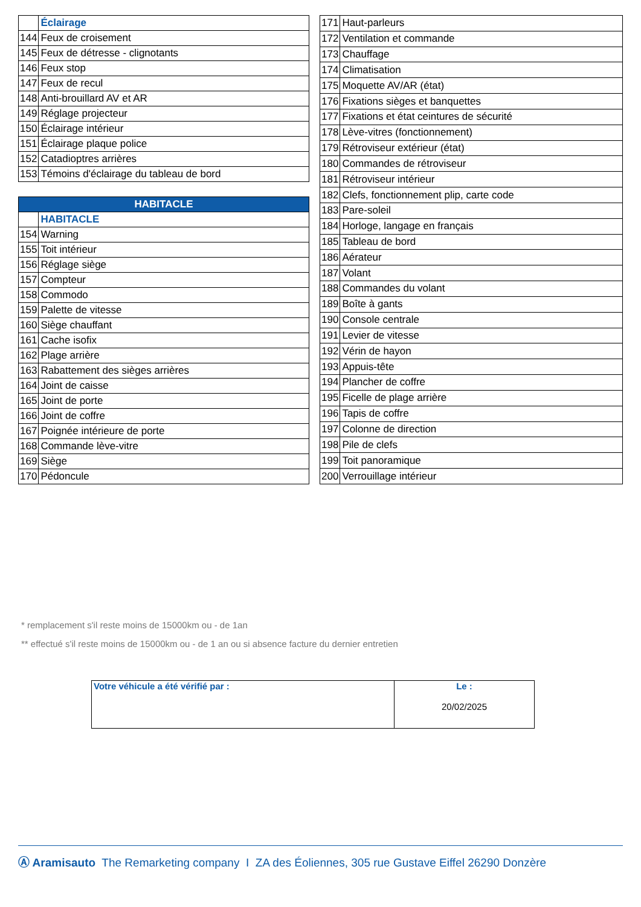| | Éclairage |
| 144 | Feux de croisement |
| 145 | Feux de détresse - clignotants |
| 146 | Feux stop |
| 147 | Feux de recul |
| 148 | Anti-brouillard AV et AR |
| 149 | Réglage projecteur |
| 150 | Éclairage intérieur |
| 151 | Éclairage plaque police |
| 152 | Catadioptres arrières |
| 153 | Témoins d'éclairage du tableau de bord |
| HABITACLE | |
| --- | --- |
| | HABITACLE |
| 154 | Warning |
| 155 | Toit intérieur |
| 156 | Réglage siège |
| 157 | Compteur |
| 158 | Commodo |
| 159 | Palette de vitesse |
| 160 | Siège chauffant |
| 161 | Cache isofix |
| 162 | Plage arrière |
| 163 | Rabattement des sièges arrières |
| 164 | Joint de caisse |
| 165 | Joint de porte |
| 166 | Joint de coffre |
| 167 | Poignée intérieure de porte |
| 168 | Commande lève-vitre |
| 169 | Siège |
| 170 | Pédoncule |
| 171 | Haut-parleurs |
| 172 | Ventilation et commande |
| 173 | Chauffage |
| 174 | Climatisation |
| 175 | Moquette AV/AR (état) |
| 176 | Fixations sièges et banquettes |
| 177 | Fixations et état ceintures de sécurité |
| 178 | Lève-vitres (fonctionnement) |
| 179 | Rétroviseur extérieur (état) |
| 180 | Commandes de rétroviseur |
| 181 | Rétroviseur intérieur |
| 182 | Clefs, fonctionnement plip, carte code |
| 183 | Pare-soleil |
| 184 | Horloge, langage en français |
| 185 | Tableau de bord |
| 186 | Aérateur |
| 187 | Volant |
| 188 | Commandes du volant |
| 189 | Boîte à gants |
| 190 | Console centrale |
| 191 | Levier de vitesse |
| 192 | Vérin de hayon |
| 193 | Appuis-tête |
| 194 | Plancher de coffre |
| 195 | Ficelle de plage arrière |
| 196 | Tapis de coffre |
| 197 | Colonne de direction |
| 198 | Pile de clefs |
| 199 | Toit panoramique |
| 200 | Verrouillage intérieur |
* remplacement s'il reste moins de 15000km ou - de 1an
** effectué s'il reste moins de 15000km ou - de 1 an ou si absence facture du dernier entretien
| Votre véhicule a été vérifié par : | Le : 20/02/2025 |
Ⓐ Aramisauto The Remarketing company I ZA des Éoliennes, 305 rue Gustave Eiffel 26290 Donzère